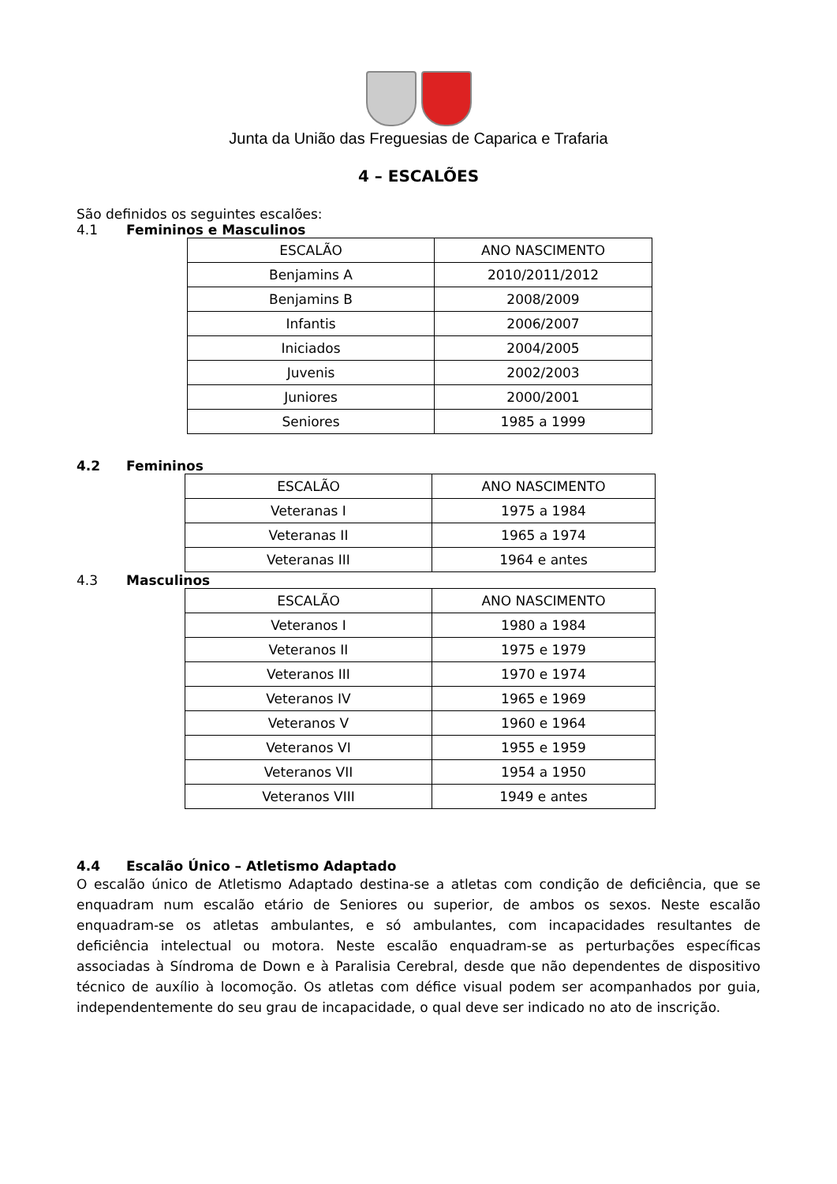Junta da União das Freguesias de Caparica e Trafaria
4 – ESCALÕES
São definidos os seguintes escalões:
4.1 Femininos e Masculinos
| ESCALÃO | ANO NASCIMENTO |
| Benjamins A | 2010/2011/2012 |
| Benjamins B | 2008/2009 |
| Infantis | 2006/2007 |
| Iniciados | 2004/2005 |
| Juvenis | 2002/2003 |
| Juniores | 2000/2001 |
| Seniores | 1985 a 1999 |
4.2 Femininos
| ESCALÃO | ANO NASCIMENTO |
| Veteranas I | 1975 a 1984 |
| Veteranas II | 1965 a 1974 |
| Veteranas III | 1964 e antes |
4.3 Masculinos
| ESCALÃO | ANO NASCIMENTO |
| Veteranos I | 1980 a 1984 |
| Veteranos II | 1975 e 1979 |
| Veteranos III | 1970 e 1974 |
| Veteranos IV | 1965 e 1969 |
| Veteranos V | 1960 e 1964 |
| Veteranos VI | 1955 e 1959 |
| Veteranos VII | 1954 a 1950 |
| Veteranos VIII | 1949 e antes |
4.4 Escalão Único – Atletismo Adaptado
O escalão único de Atletismo Adaptado destina-se a atletas com condição de deficiência, que se enquadram num escalão etário de Seniores ou superior, de ambos os sexos. Neste escalão enquadram-se os atletas ambulantes, e só ambulantes, com incapacidades resultantes de deficiência intelectual ou motora. Neste escalão enquadram-se as perturbações específicas associadas à Síndroma de Down e à Paralisia Cerebral, desde que não dependentes de dispositivo técnico de auxílio à locomoção. Os atletas com défice visual podem ser acompanhados por guia, independentemente do seu grau de incapacidade, o qual deve ser indicado no ato de inscrição.